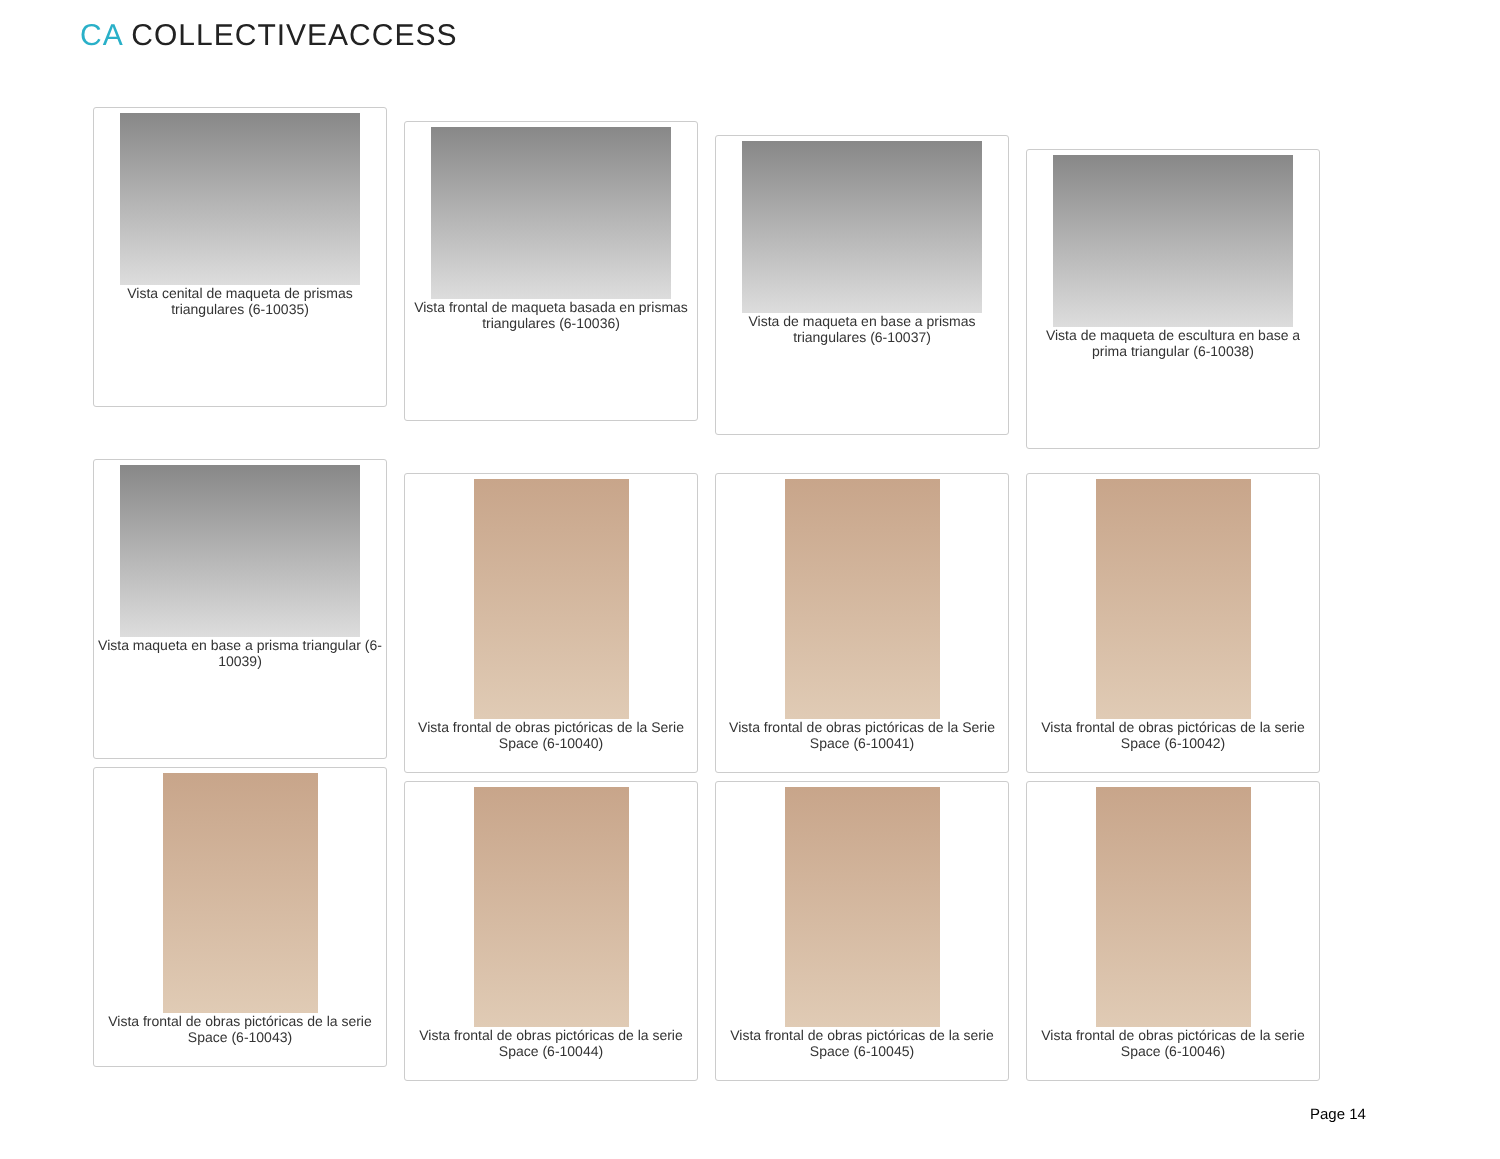CA COLLECTIVEACCESS
Vista cenital de maqueta de prismas triangulares (6-10035)
Vista frontal de maqueta basada en prismas triangulares (6-10036)
Vista de maqueta en base a prismas triangulares (6-10037)
Vista de maqueta de escultura en base a prima triangular (6-10038)
Vista maqueta en base a prisma triangular (6-10039)
Vista frontal de obras pictóricas de la Serie Space (6-10040)
Vista frontal de obras pictóricas de la Serie Space (6-10041)
Vista frontal de obras pictóricas de la serie Space (6-10042)
Vista frontal de obras pictóricas de la serie Space (6-10043)
Vista frontal de obras pictóricas de la serie Space (6-10044)
Vista frontal de obras pictóricas de la serie Space (6-10045)
Vista frontal de obras pictóricas de la serie Space (6-10046)
Page 14